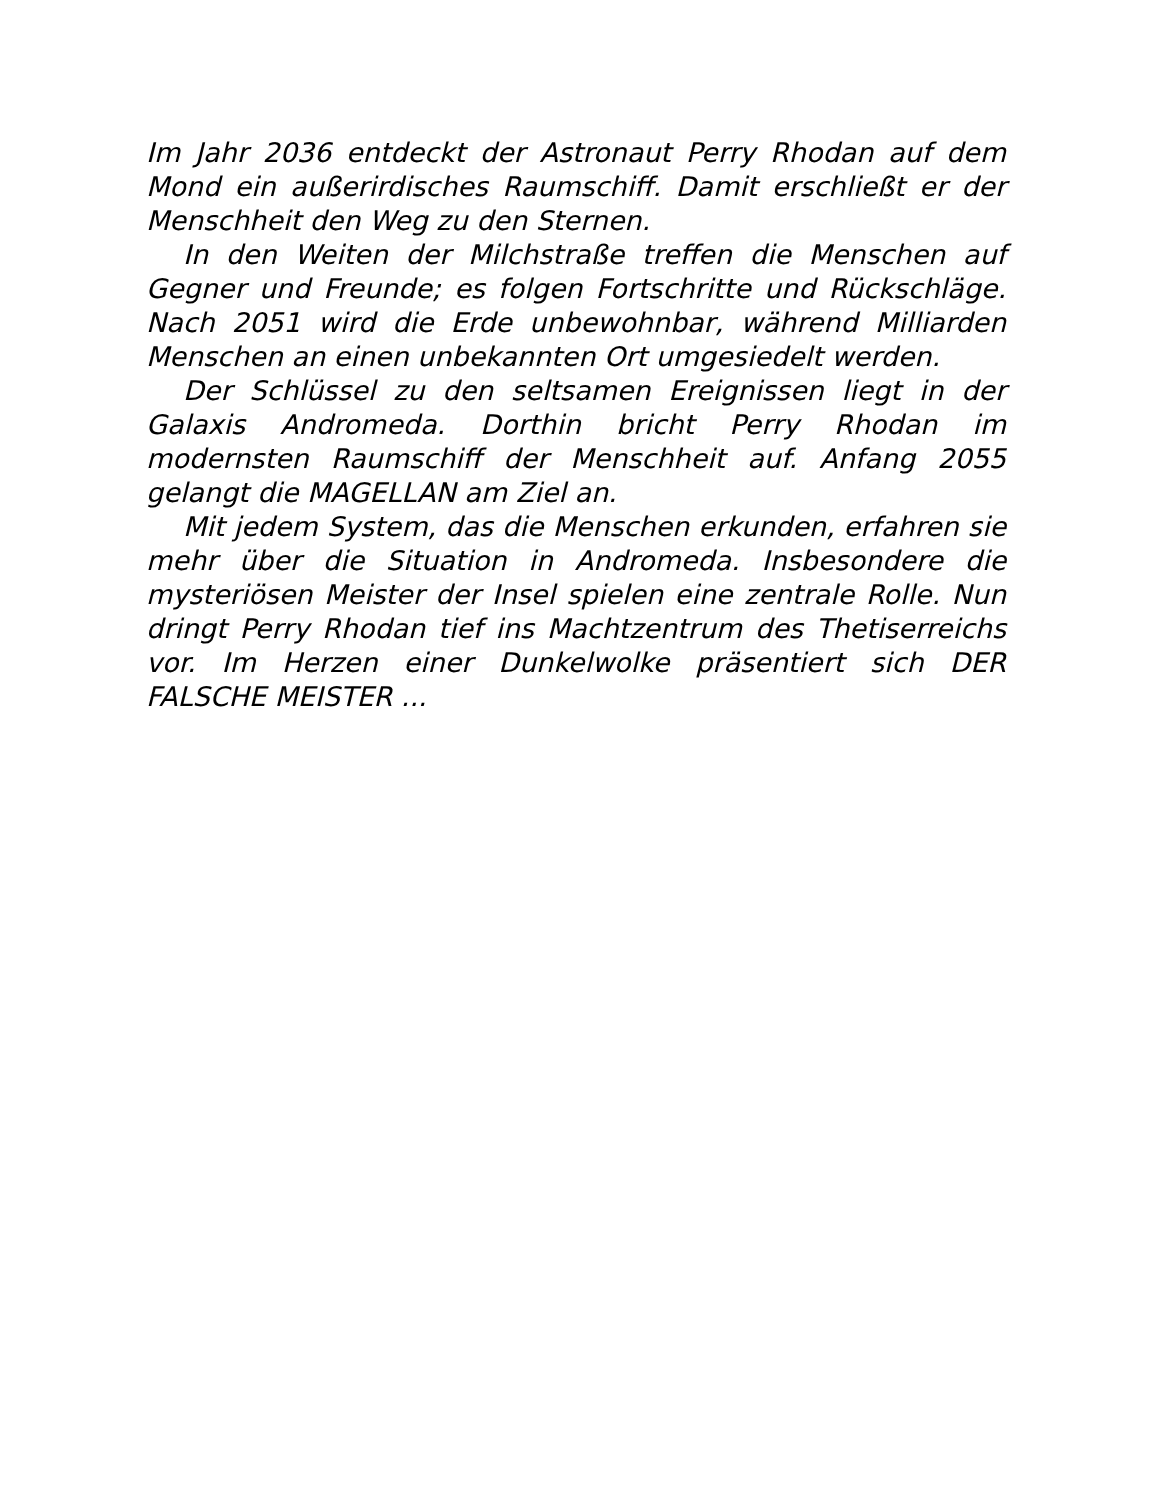Im Jahr 2036 entdeckt der Astronaut Perry Rhodan auf dem Mond ein außerirdisches Raumschiff. Damit erschließt er der Menschheit den Weg zu den Sternen.
In den Weiten der Milchstraße treffen die Menschen auf Gegner und Freunde; es folgen Fortschritte und Rückschläge. Nach 2051 wird die Erde unbewohnbar, während Milliarden Menschen an einen unbekannten Ort umgesiedelt werden.
Der Schlüssel zu den seltsamen Ereignissen liegt in der Galaxis Andromeda. Dorthin bricht Perry Rhodan im modernsten Raumschiff der Menschheit auf. Anfang 2055 gelangt die MAGELLAN am Ziel an.
Mit jedem System, das die Menschen erkunden, erfahren sie mehr über die Situation in Andromeda. Insbesondere die mysteriösen Meister der Insel spielen eine zentrale Rolle. Nun dringt Perry Rhodan tief ins Machtzentrum des Thetiserreichs vor. Im Herzen einer Dunkelwolke präsentiert sich DER FALSCHE MEISTER ...